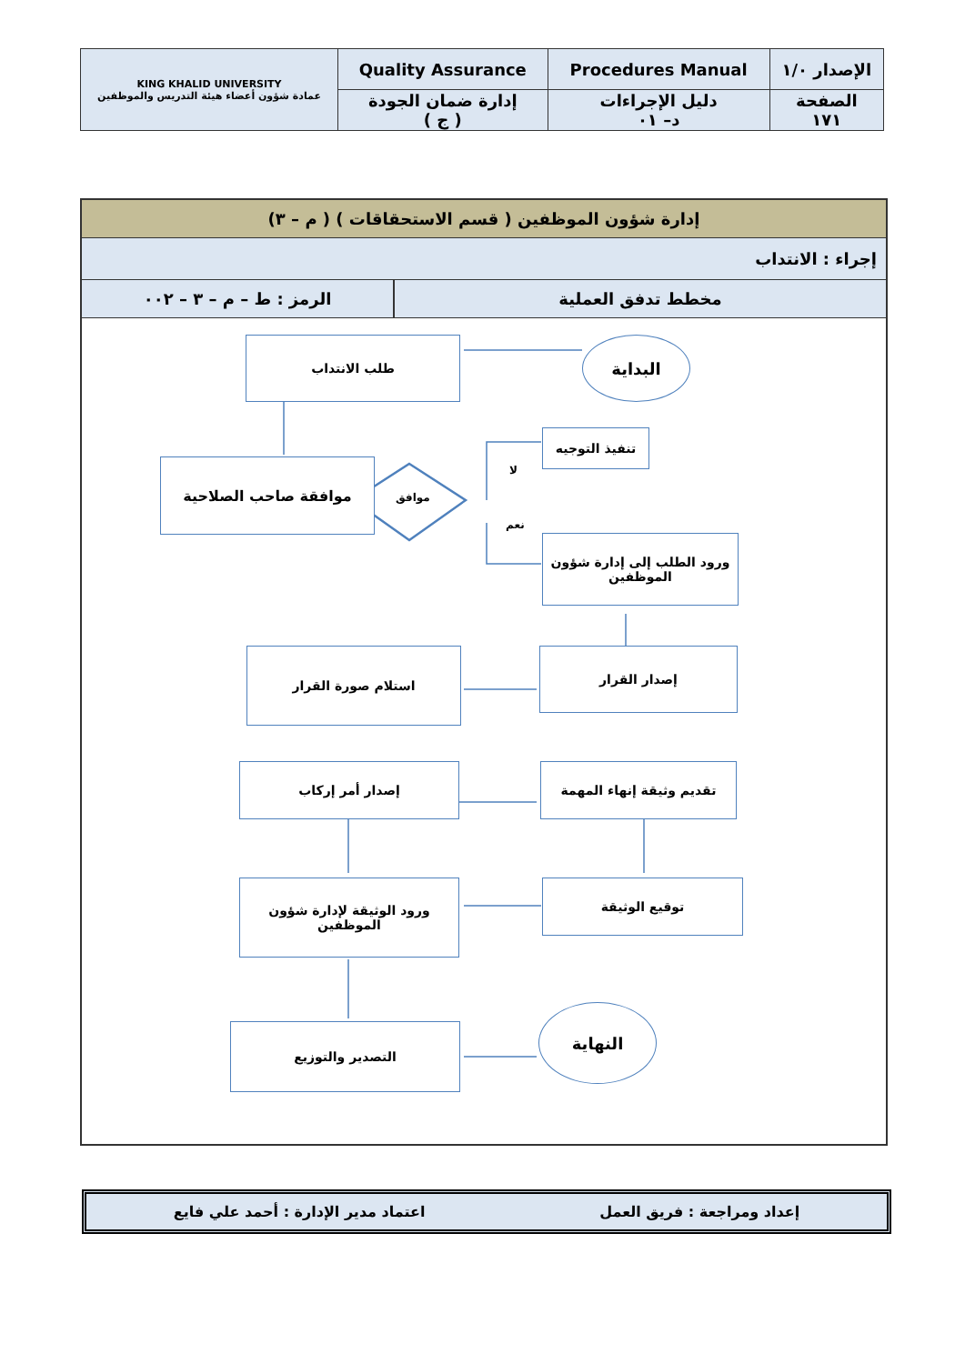| الإصدار ١/٠ | Procedures Manual | Quality Assurance | KING KHALID UNIVERSITY عمادة شؤون أعضاء هيئة التدريس والموظفين |
| الصفحة ١٧١ | دليل الإجراءات د– ٠١ | إدارة ضمان الجودة ( ج ) | |
إدارة شؤون الموظفين ( قسم الاستحقاقات ) ( م – ٣)
إجراء : الانتداب
مخطط تدفق العملية الرمز : ط – م – ٣ – ٠٠٢
البداية
طلب الانتداب
موافقة صاحب الصلاحية
موافق
لا
نعم
تنفيذ التوجيه
ورود الطلب إلى إدارة شؤون الموظفين
إصدار القرار
استلام صورة القرار
إصدار أمر إركاب تقديم وثيقة إنهاء المهمة
توقيع الوثيقة
ورود الوثيقة لإدارة شؤون الموظفين
التصدير والتوزيع
النهاية
إعداد ومراجعة : فريق العمل اعتماد مدير الإدارة : أحمد علي فايع